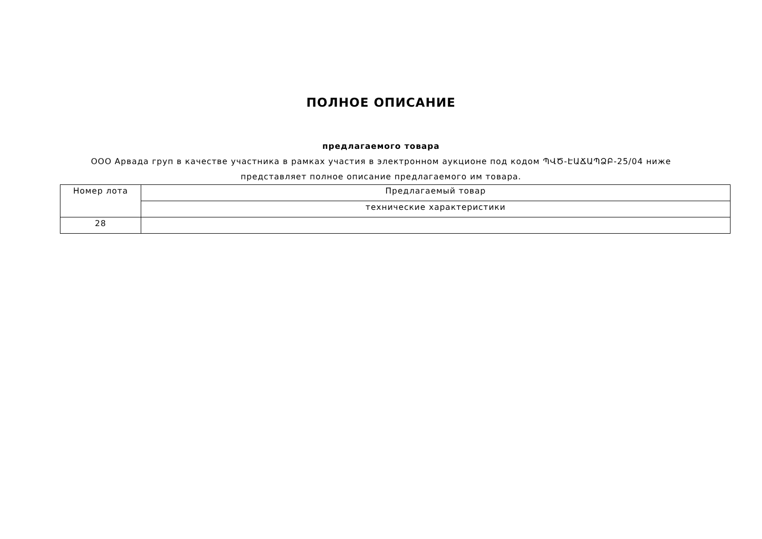ПОЛНОЕ ОПИСАНИЕ
предлагаемого товара
ООО Арвада груп в качестве участника в рамках участия в электронном аукционе под кодом ՊՎԾ-ԷԱՃԱՊՁԲ-25/04 ниже представляет полное описание предлагаемого им товара.
| Номер лота | Предлагаемый товар |
| | технические характеристики |
| 28 | |